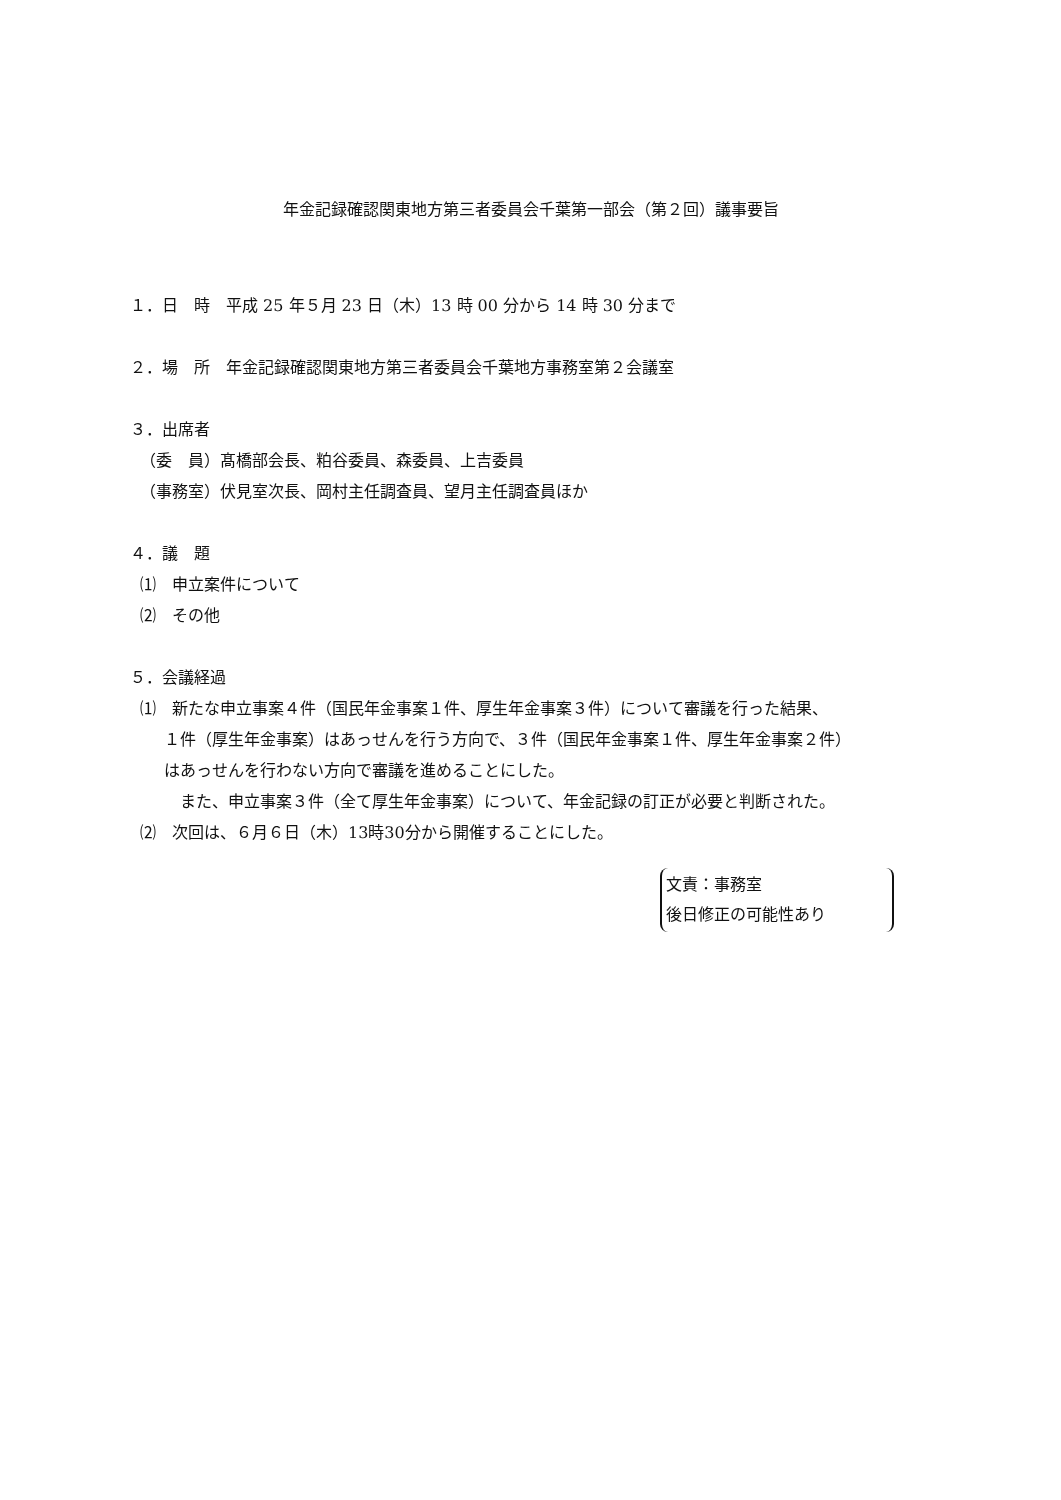年金記録確認関東地方第三者委員会千葉第一部会（第２回）議事要旨
１．日　時　平成 25 年５月 23 日（木）13 時 00 分から 14 時 30 分まで
２．場　所　年金記録確認関東地方第三者委員会千葉地方事務室第２会議室
３．出席者
（委　員）髙橋部会長、粕谷委員、森委員、上吉委員
（事務室）伏見室次長、岡村主任調査員、望月主任調査員ほか
４．議　題
⑴　申立案件について
⑵　その他
５．会議経過
⑴　新たな申立事案４件（国民年金事案１件、厚生年金事案３件）について審議を行った結果、
１件（厚生年金事案）はあっせんを行う方向で、３件（国民年金事案１件、厚生年金事案２件）
はあっせんを行わない方向で審議を進めることにした。
また、申立事案３件（全て厚生年金事案）について、年金記録の訂正が必要と判断された。
⑵　次回は、６月６日（木）13時30分から開催することにした。
文責：事務室
後日修正の可能性あり